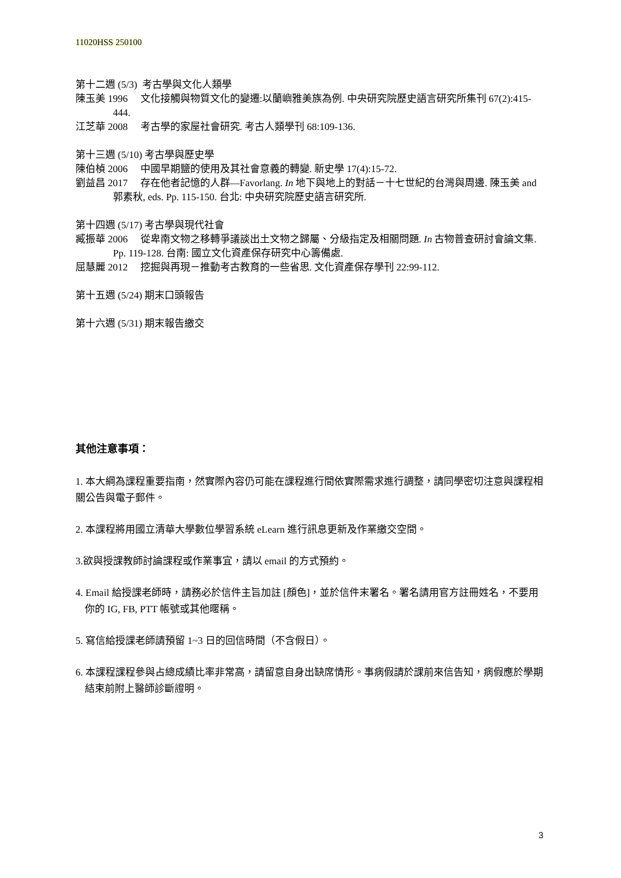11020HSS 250100
第十二週 (5/3) 考古學與文化人類學
陳玉美 1996 文化接觸與物質文化的變遷:以蘭嶼雅美族為例. 中央研究院歷史語言研究所集刊 67(2):415-444.
江芝華 2008 考古學的家屋社會研究. 考古人類學刊 68:109-136.
第十三週 (5/10) 考古學與歷史學
陳伯楨 2006 中國早期鹽的使用及其社會意義的轉變. 新史學 17(4):15-72.
劉益昌 2017 存在他者記憶的人群—Favorlang. In 地下與地上的對話－十七世紀的台灣與周邊. 陳玉美 and 郭素秋, eds. Pp. 115-150. 台北: 中央研究院歷史語言研究所.
第十四週 (5/17) 考古學與現代社會
臧振華 2006 從卑南文物之移轉爭議談出土文物之歸屬、分級指定及相關問題. In 古物普查研討會論文集. Pp. 119-128. 台南: 國立文化資產保存研究中心籌備處.
屈慧麗 2012 挖掘與再現－推動考古教育的一些省思. 文化資產保存學刊 22:99-112.
第十五週 (5/24) 期末口頭報告
第十六週 (5/31) 期末報告繳交
其他注意事項：
1. 本大綱為課程重要指南，然實際內容仍可能在課程進行間依實際需求進行調整，請同學密切注意與課程相關公告與電子郵件。
2. 本課程將用國立清華大學數位學習系統 eLearn 進行訊息更新及作業繳交空間。
3.欲與授課教師討論課程或作業事宜，請以 email 的方式預約。
4. Email 給授課老師時，請務必於信件主旨加註 [顏色]，並於信件末署名。署名請用官方註冊姓名，不要用你的 IG, FB, PTT 帳號或其他暱稱。
5. 寫信給授課老師請預留 1~3 日的回信時間（不含假日）。
6. 本課程課程參與占總成績比率非常高，請留意自身出缺席情形。事病假請於課前來信告知，病假應於學期結束前附上醫師診斷證明。
3